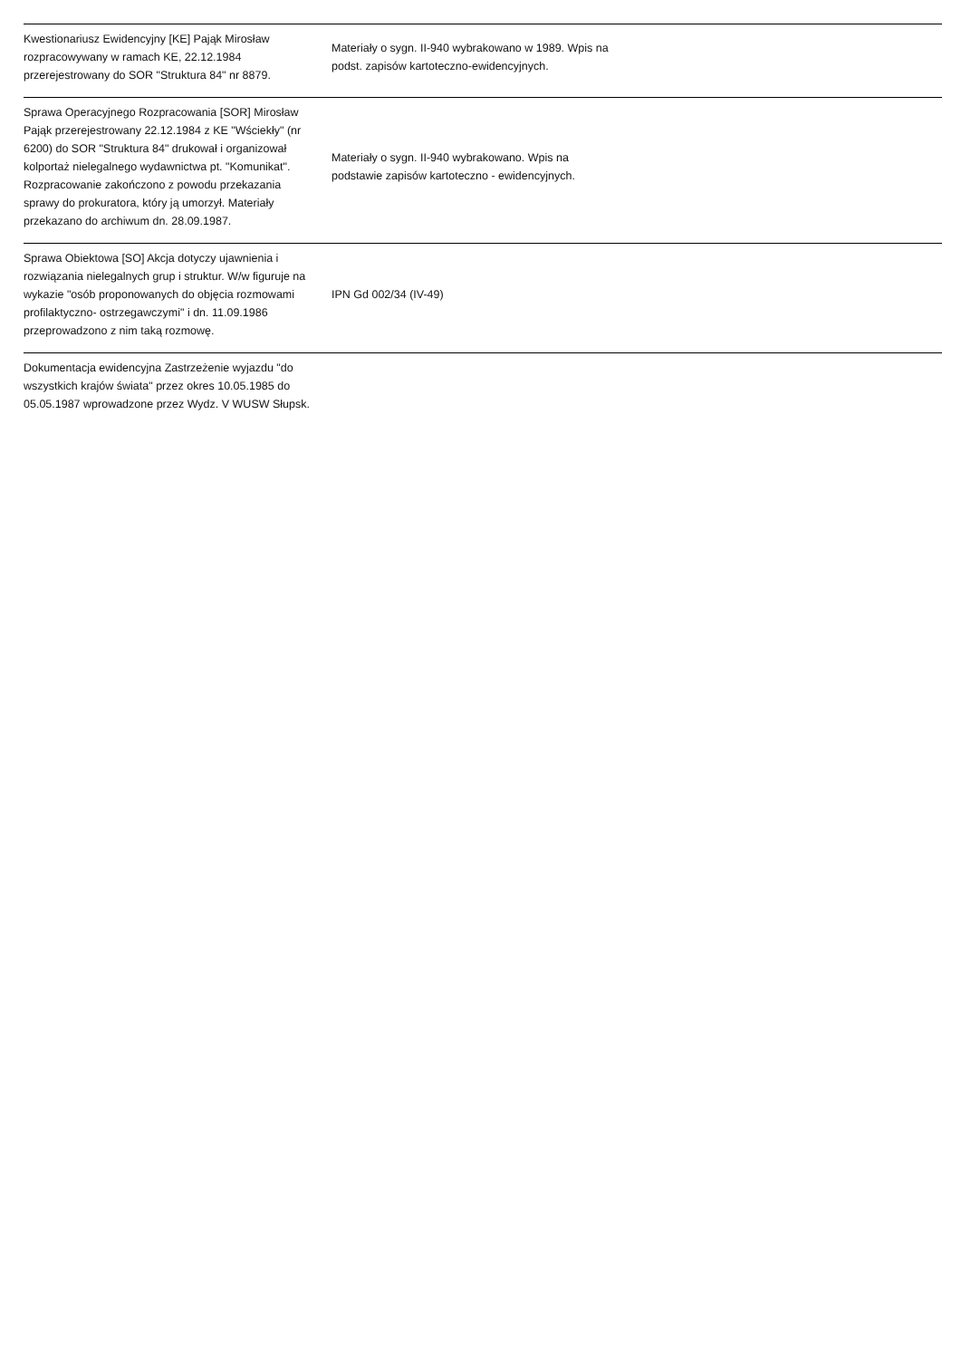| Kwestionariusz Ewidencyjny [KE] Pająk Mirosław rozpracowywany w ramach KE, 22.12.1984 przerejestrowany do SOR "Struktura 84" nr 8879. | Materiały o sygn. II-940 wybrakowano w 1989. Wpis na podst. zapisów kartoteczno-ewidencyjnych. | |
| Sprawa Operacyjnego Rozpracowania [SOR] Mirosław Pająk przerejestrowany 22.12.1984 z KE "Wściekły" (nr 6200) do SOR "Struktura 84" drukował i organizował kolportaż nielegalnego wydawnictwa pt. "Komunikat". Rozpracowanie zakończono z powodu przekazania sprawy do prokuratora, który ją umorzył. Materiały przekazano do archiwum dn. 28.09.1987. | Materiały o sygn. II-940 wybrakowano. Wpis na podstawie zapisów kartoteczno - ewidencyjnych. | |
| Sprawa Obiektowa [SO] Akcja dotyczy ujawnienia i rozwiązania nielegalnych grup i struktur. W/w figuruje na wykazie "osób proponowanych do objęcia rozmowami profilaktyczno- ostrzegawczymi" i dn. 11.09.1986 przeprowadzono z nim taką rozmowę. | IPN Gd 002/34 (IV-49) | |
| Dokumentacja ewidencyjna Zastrzeżenie wyjazdu "do wszystkich krajów świata" przez okres 10.05.1985 do 05.05.1987 wprowadzone przez Wydz. V WUSW Słupsk. | | |